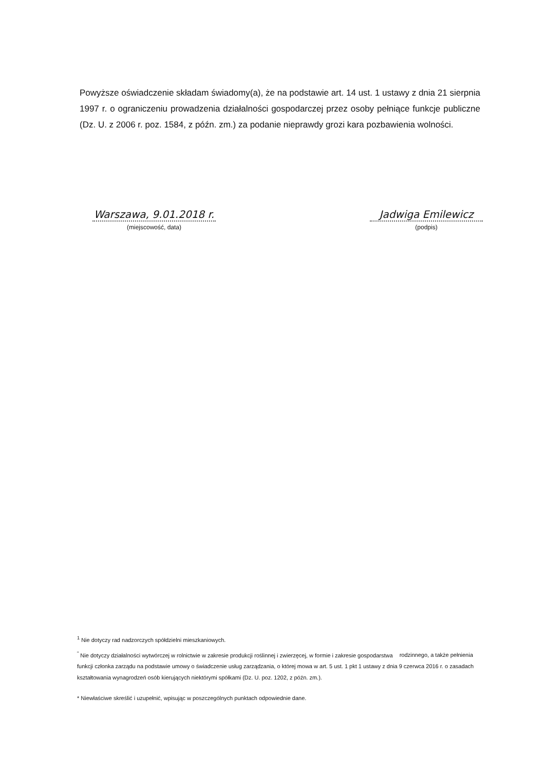Powyższe oświadczenie składam świadomy(a), że na podstawie art. 14 ust. 1 ustawy z dnia 21 sierpnia 1997 r. o ograniczeniu prowadzenia działalności gospodarczej przez osoby pełniące funkcje publiczne (Dz. U. z 2006 r. poz. 1584, z późn. zm.) za podanie nieprawdy grozi kara pozbawienia wolności.
Warszawa, 9.01.2018 r.
(miejscowość, data)
Jadwiga Emilewicz
(podpis)
<sup>1</sup> Nie dotyczy rad nadzorczych spółdzielni mieszkaniowych.
<sup>"</sup> Nie dotyczy działalności wytwórczej w rolnictwie w zakresie produkcji roślinnej i zwierzęcej, w formie i zakresie gospodarstwa rodzinnego, a także pełnienia funkcji członka zarządu na podstawie umowy o świadczenie usług zarządzania, o której mowa w art. 5 ust. 1 pkt 1 ustawy z dnia 9 czerwca 2016 r. o zasadach kształtowania wynagrodzeń osób kierujących niektórymi spółkami (Dz. U. poz. 1202, z późn. zm.).
* Niewłaściwe skreślić i uzupełnić, wpisując w poszczególnych punktach odpowiednie dane.